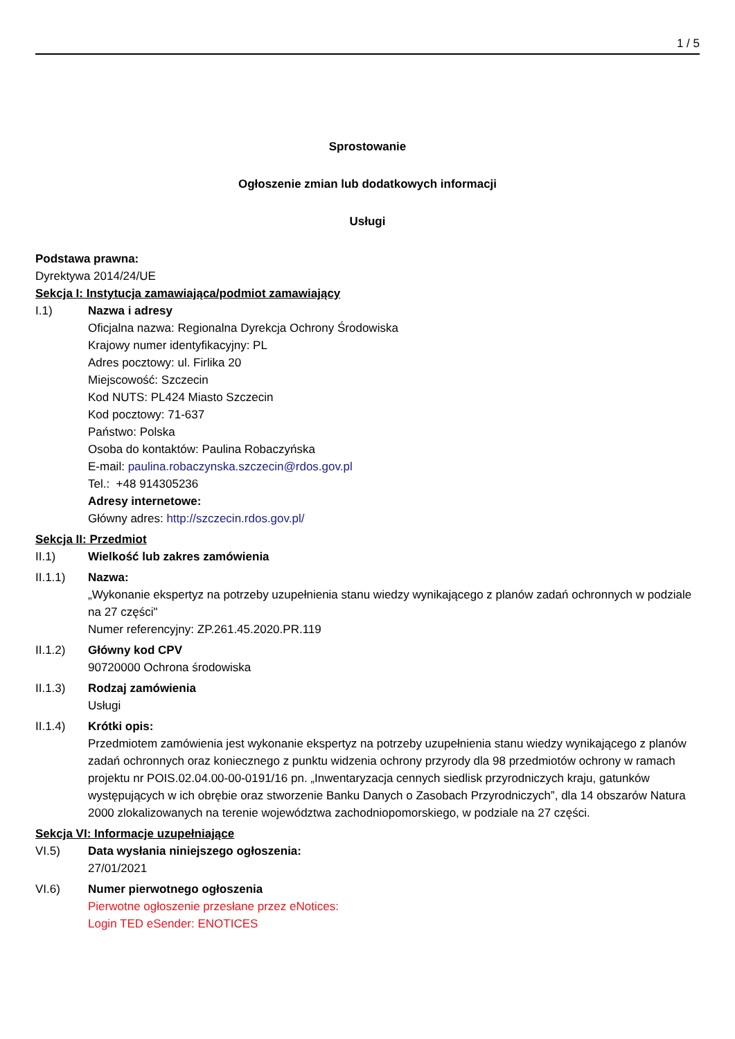1 / 5
Sprostowanie
Ogłoszenie zmian lub dodatkowych informacji
Usługi
Podstawa prawna:
Dyrektywa 2014/24/UE
Sekcja I: Instytucja zamawiająca/podmiot zamawiający
I.1) Nazwa i adresy
Oficjalna nazwa: Regionalna Dyrekcja Ochrony Środowiska
Krajowy numer identyfikacyjny: PL
Adres pocztowy: ul. Firlika 20
Miejscowość: Szczecin
Kod NUTS: PL424 Miasto Szczecin
Kod pocztowy: 71-637
Państwo: Polska
Osoba do kontaktów: Paulina Robaczyńska
E-mail: paulina.robaczynska.szczecin@rdos.gov.pl
Tel.: +48 914305236
Adresy internetowe:
Główny adres: http://szczecin.rdos.gov.pl/
Sekcja II: Przedmiot
II.1) Wielkość lub zakres zamówienia
II.1.1) Nazwa:
„Wykonanie ekspertyz na potrzeby uzupełnienia stanu wiedzy wynikającego z planów zadań ochronnych w podziale na 27 części"
Numer referencyjny: ZP.261.45.2020.PR.119
II.1.2) Główny kod CPV
90720000 Ochrona środowiska
II.1.3) Rodzaj zamówienia
Usługi
II.1.4) Krótki opis:
Przedmiotem zamówienia jest wykonanie ekspertyz na potrzeby uzupełnienia stanu wiedzy wynikającego z planów zadań ochronnych oraz koniecznego z punktu widzenia ochrony przyrody dla 98 przedmiotów ochrony w ramach projektu nr POIS.02.04.00-00-0191/16 pn. „Inwentaryzacja cennych siedlisk przyrodniczych kraju, gatunków występujących w ich obrębie oraz stworzenie Banku Danych o Zasobach Przyrodniczych”, dla 14 obszarów Natura 2000 zlokalizowanych na terenie województwa zachodniopomorskiego, w podziale na 27 części.
Sekcja VI: Informacje uzupełniające
VI.5) Data wysłania niniejszego ogłoszenia:
27/01/2021
VI.6) Numer pierwotnego ogłoszenia
Pierwotne ogłoszenie przesłane przez eNotices:
Login TED eSender: ENOTICES